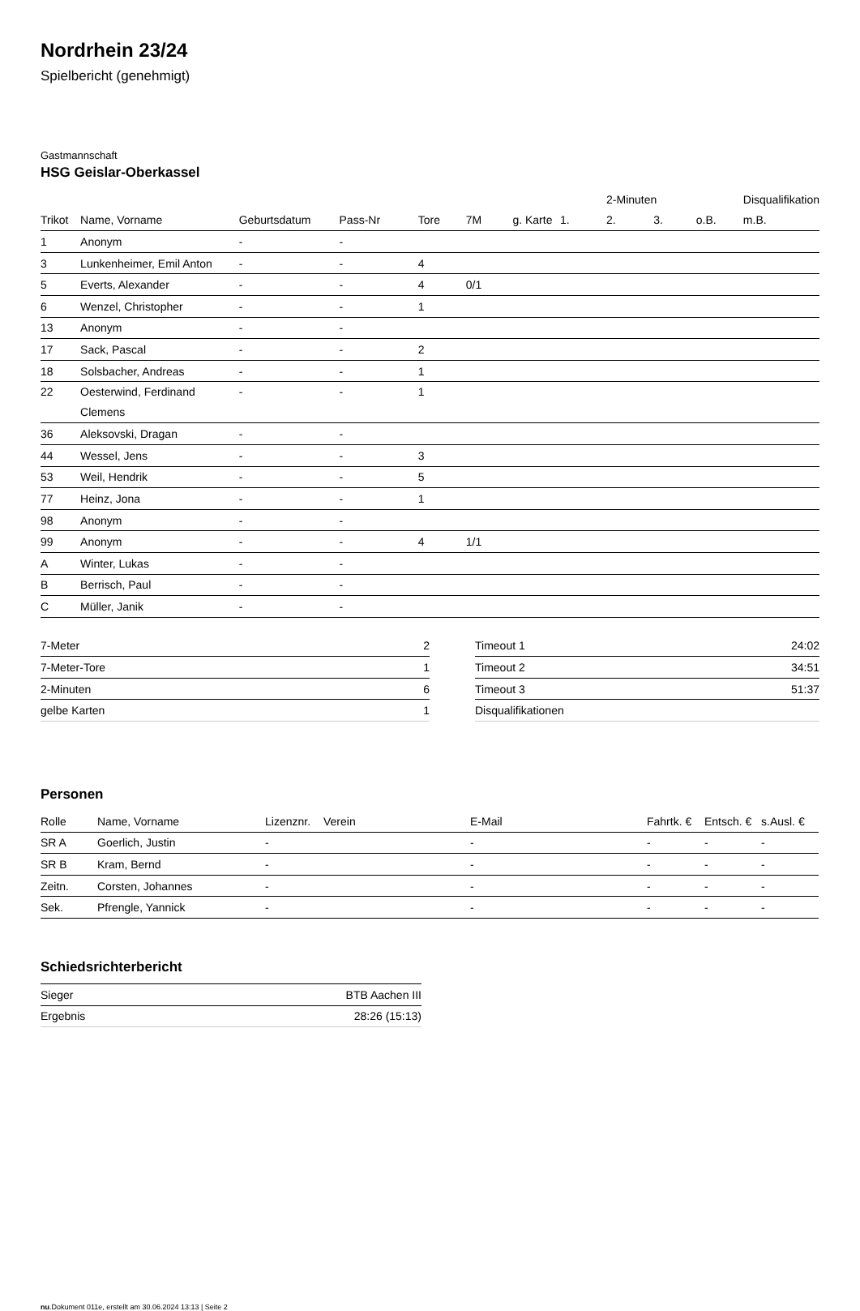Nordrhein 23/24
Spielbericht (genehmigt)
Gastmannschaft
HSG Geislar-Oberkassel
| | | | | | | | | 2-Minuten | | | Disqualifikation |
| --- | --- | --- | --- | --- | --- | --- | --- | --- | --- | --- | --- |
| Trikot | Name, Vorname | Geburtsdatum | Pass-Nr | Tore | 7M | g. Karte | 1. | 2. | 3. | o.B. | m.B. |
| 1 | Anonym | - | - | | | | | | | | |
| 3 | Lunkenheimer, Emil Anton | - | - | 4 | | | | | | | |
| 5 | Everts, Alexander | - | - | 4 | 0/1 | | | | | | |
| 6 | Wenzel, Christopher | - | - | 1 | | | | | | | |
| 13 | Anonym | - | - | | | | | | | | |
| 17 | Sack, Pascal | - | - | 2 | | | | | | | |
| 18 | Solsbacher, Andreas | - | - | 1 | | | | | | | |
| 22 | Oesterwind, Ferdinand Clemens | - | - | 1 | | | | | | | |
| 36 | Aleksovski, Dragan | - | - | | | | | | | | |
| 44 | Wessel, Jens | - | - | 3 | | | | | | | |
| 53 | Weil, Hendrik | - | - | 5 | | | | | | | |
| 77 | Heinz, Jona | - | - | 1 | | | | | | | |
| 98 | Anonym | - | - | | | | | | | | |
| 99 | Anonym | - | - | 4 | 1/1 | | | | | | |
| A | Winter, Lukas | - | - | | | | | | | | |
| B | Berrisch, Paul | - | - | | | | | | | | |
| C | Müller, Janik | - | - | | | | | | | | |
| 7-Meter | 2 |
| 7-Meter-Tore | 1 |
| 2-Minuten | 6 |
| gelbe Karten | 1 |
| Timeout 1 | 24:02 |
| Timeout 2 | 34:51 |
| Timeout 3 | 51:37 |
| Disqualifikationen | |
Personen
| Rolle | Name, Vorname | Lizenznr. | Verein | E-Mail | Fahrtk. € | Entsch. € | s.Ausl. € |
| --- | --- | --- | --- | --- | --- | --- | --- |
| SR A | Goerlich, Justin | - | | - | - | - | - |
| SR B | Kram, Bernd | - | | - | - | - | - |
| Zeitn. | Corsten, Johannes | - | | - | - | - | - |
| Sek. | Pfrengle, Yannick | - | | - | - | - | - |
Schiedsrichterbericht
| Sieger | BTB Aachen III |
| Ergebnis | 28:26 (15:13) |
nu.Dokument 011e, erstellt am 30.06.2024 13:13 | Seite 2